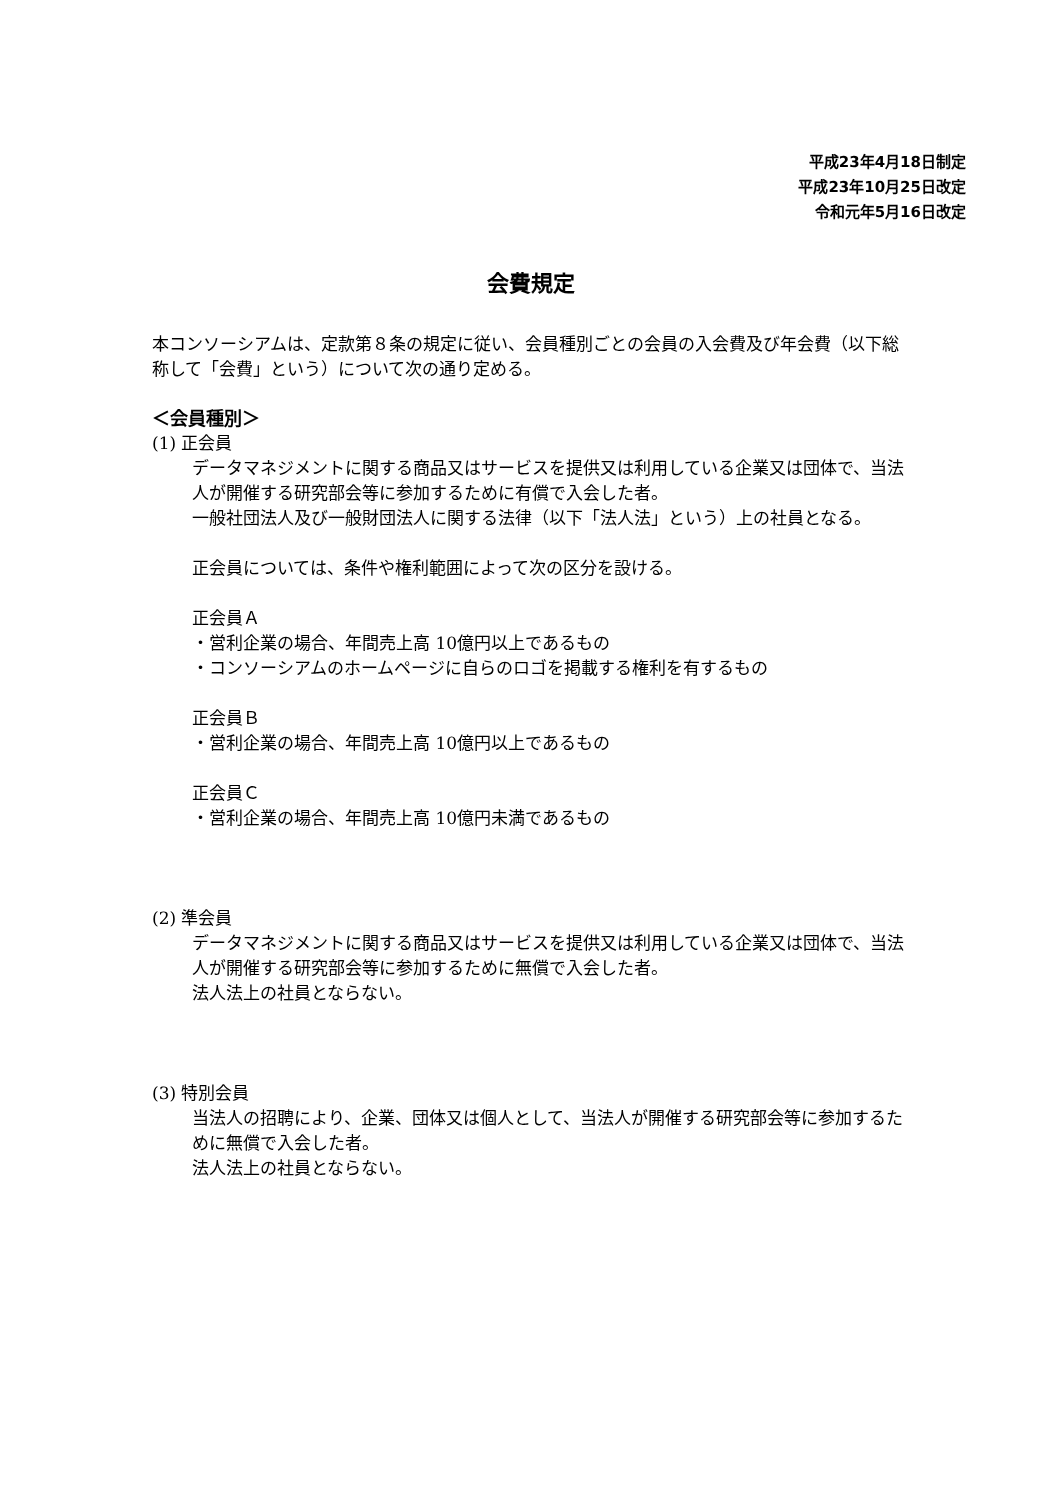平成23年4月18日制定
平成23年10月25日改定
令和元年5月16日改定
会費規定
本コンソーシアムは、定款第８条の規定に従い、会員種別ごとの会員の入会費及び年会費（以下総称して「会費」という）について次の通り定める。
＜会員種別＞
(1) 正会員
データマネジメントに関する商品又はサービスを提供又は利用している企業又は団体で、当法人が開催する研究部会等に参加するために有償で入会した者。
一般社団法人及び一般財団法人に関する法律（以下「法人法」という）上の社員となる。
正会員については、条件や権利範囲によって次の区分を設ける。
正会員Ａ
・営利企業の場合、年間売上高 10億円以上であるもの
・コンソーシアムのホームページに自らのロゴを掲載する権利を有するもの
正会員Ｂ
・営利企業の場合、年間売上高 10億円以上であるもの
正会員Ｃ
・営利企業の場合、年間売上高 10億円未満であるもの
(2) 準会員
データマネジメントに関する商品又はサービスを提供又は利用している企業又は団体で、当法人が開催する研究部会等に参加するために無償で入会した者。
法人法上の社員とならない。
(3) 特別会員
当法人の招聘により、企業、団体又は個人として、当法人が開催する研究部会等に参加するために無償で入会した者。
法人法上の社員とならない。